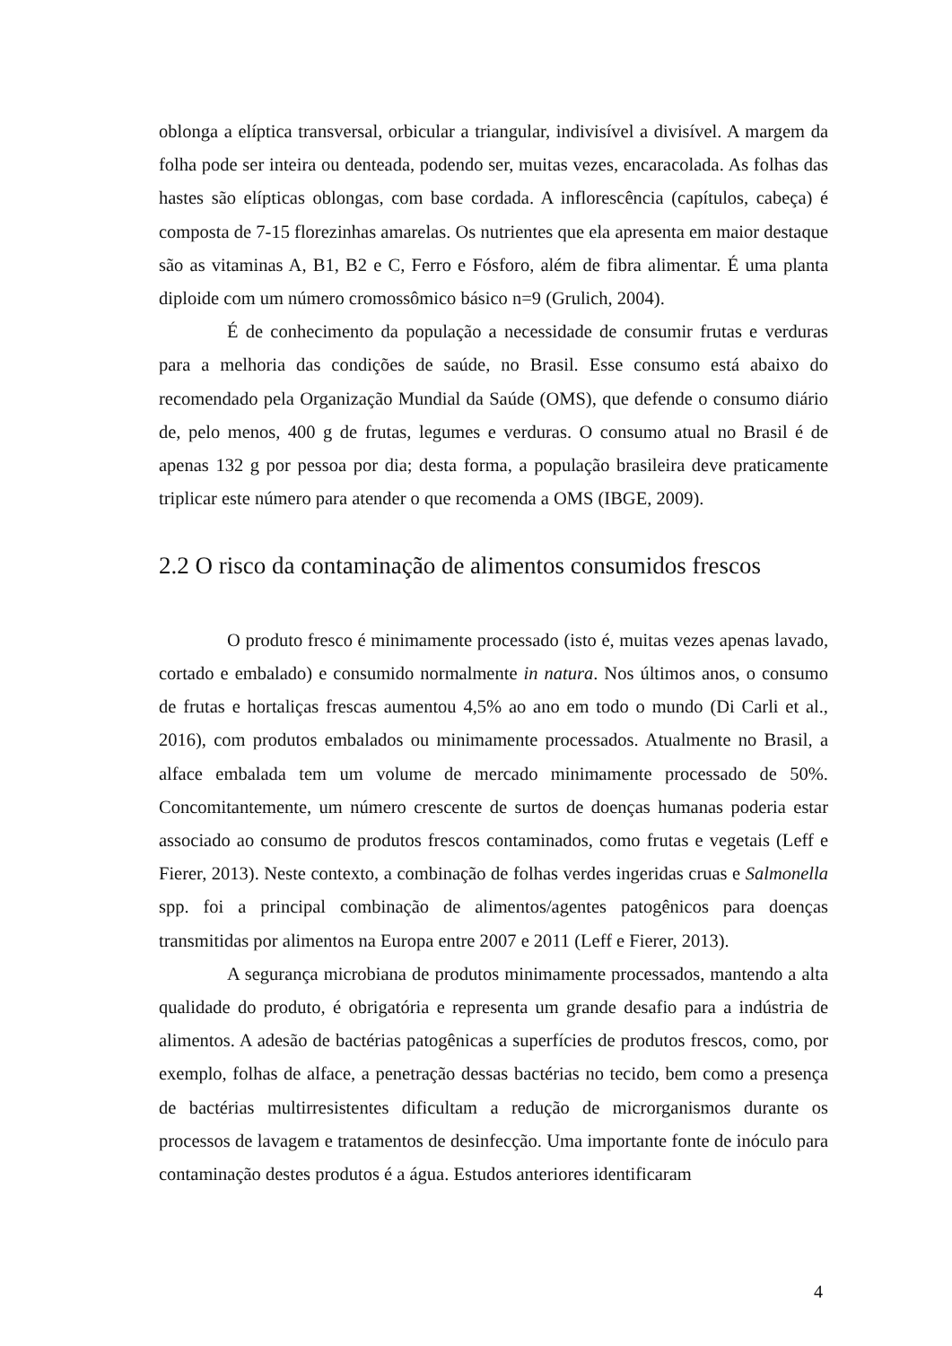oblonga a elíptica transversal, orbicular a triangular, indivisível a divisível. A margem da folha pode ser inteira ou denteada, podendo ser, muitas vezes, encaracolada. As folhas das hastes são elípticas oblongas, com base cordada. A inflorescência (capítulos, cabeça) é composta de 7-15 florezinhas amarelas. Os nutrientes que ela apresenta em maior destaque são as vitaminas A, B1, B2 e C, Ferro e Fósforo, além de fibra alimentar. É uma planta diploide com um número cromossômico básico n=9 (Grulich, 2004).
É de conhecimento da população a necessidade de consumir frutas e verduras para a melhoria das condições de saúde, no Brasil. Esse consumo está abaixo do recomendado pela Organização Mundial da Saúde (OMS), que defende o consumo diário de, pelo menos, 400 g de frutas, legumes e verduras. O consumo atual no Brasil é de apenas 132 g por pessoa por dia; desta forma, a população brasileira deve praticamente triplicar este número para atender o que recomenda a OMS (IBGE, 2009).
2.2 O risco da contaminação de alimentos consumidos frescos
O produto fresco é minimamente processado (isto é, muitas vezes apenas lavado, cortado e embalado) e consumido normalmente in natura. Nos últimos anos, o consumo de frutas e hortaliças frescas aumentou 4,5% ao ano em todo o mundo (Di Carli et al., 2016), com produtos embalados ou minimamente processados. Atualmente no Brasil, a alface embalada tem um volume de mercado minimamente processado de 50%. Concomitantemente, um número crescente de surtos de doenças humanas poderia estar associado ao consumo de produtos frescos contaminados, como frutas e vegetais (Leff e Fierer, 2013). Neste contexto, a combinação de folhas verdes ingeridas cruas e Salmonella spp. foi a principal combinação de alimentos/agentes patogênicos para doenças transmitidas por alimentos na Europa entre 2007 e 2011 (Leff e Fierer, 2013).
A segurança microbiana de produtos minimamente processados, mantendo a alta qualidade do produto, é obrigatória e representa um grande desafio para a indústria de alimentos. A adesão de bactérias patogênicas a superfícies de produtos frescos, como, por exemplo, folhas de alface, a penetração dessas bactérias no tecido, bem como a presença de bactérias multirresistentes dificultam a redução de microrganismos durante os processos de lavagem e tratamentos de desinfecção. Uma importante fonte de inóculo para contaminação destes produtos é a água. Estudos anteriores identificaram
4